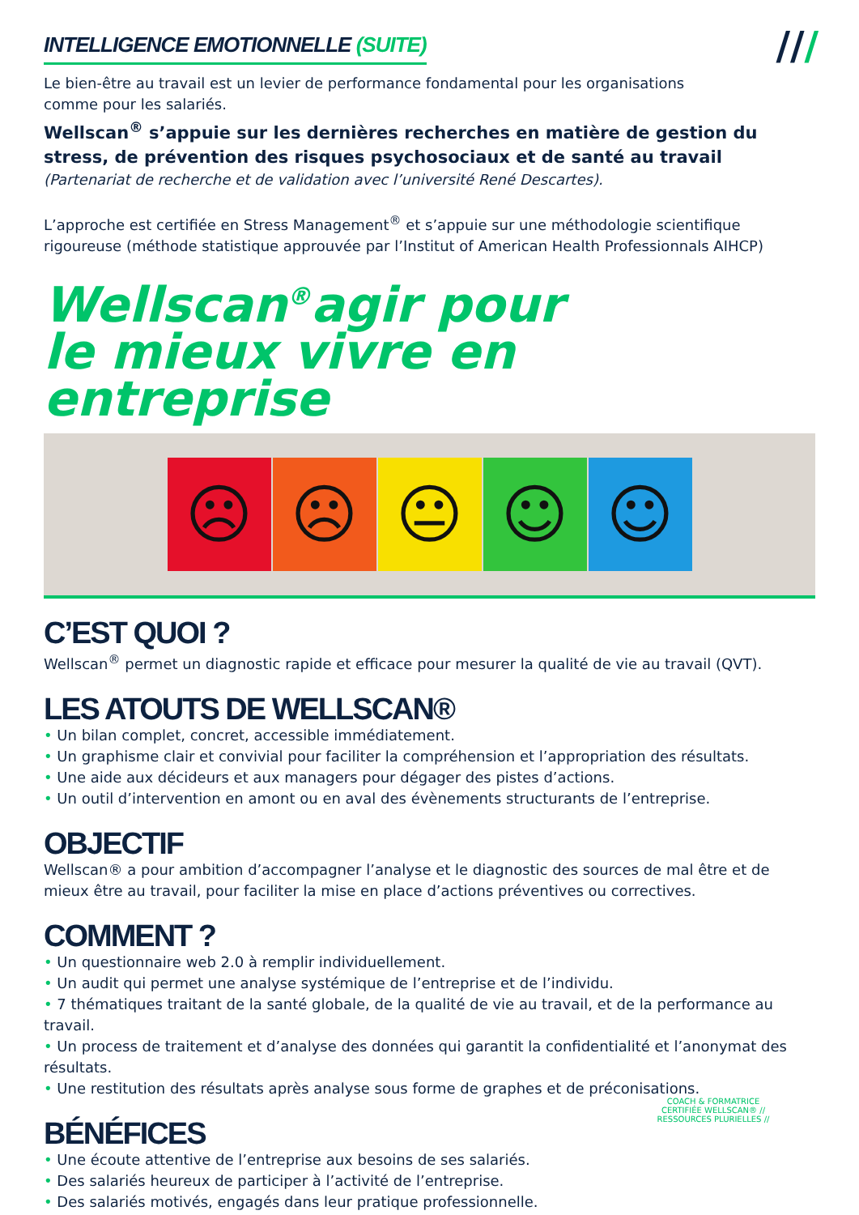///
INTELLIGENCE EMOTIONNELLE (SUITE)
Le bien-être au travail est un levier de performance fondamental pour les organisations
comme pour les salariés.
Wellscan<sup>®</sup> s’appuie sur les dernières recherches en matière de gestion du stress, de prévention des risques psychosociaux et de santé au travail
(Partenariat de recherche et de validation avec l’université René Descartes).
L’approche est certifiée en Stress Management<sup>®</sup> et s’appuie sur une méthodologie scientifique rigoureuse (méthode statistique approuvée par l’Institut of American Health Professionnals AIHCP)
Wellscan<sup>®</sup>agir pour
le mieux vivre en entreprise
☹ ☹ 😐 ☺ ☺
C’EST QUOI ?
Wellscan<sup>®</sup> permet un diagnostic rapide et efficace pour mesurer la qualité de vie au travail (QVT).
LES ATOUTS DE WELLSCAN®
• Un bilan complet, concret, accessible immédiatement.
• Un graphisme clair et convivial pour faciliter la compréhension et l’appropriation des résultats.
• Une aide aux décideurs et aux managers pour dégager des pistes d’actions.
• Un outil d’intervention en amont ou en aval des évènements structurants de l’entreprise.
OBJECTIF
Wellscan® a pour ambition d’accompagner l’analyse et le diagnostic des sources de mal être et de mieux être au travail, pour faciliter la mise en place d’actions préventives ou correctives.
COMMENT ?
• Un questionnaire web 2.0 à remplir individuellement.
• Un audit qui permet une analyse systémique de l’entreprise et de l’individu.
• 7 thématiques traitant de la santé globale, de la qualité de vie au travail, et de la performance au travail.
• Un process de traitement et d’analyse des données qui garantit la confidentialité et l’anonymat des résultats.
• Une restitution des résultats après analyse sous forme de graphes et de préconisations.
BÉNÉFICES
• Une écoute attentive de l’entreprise aux besoins de ses salariés.
• Des salariés heureux de participer à l’activité de l’entreprise.
• Des salariés motivés, engagés dans leur pratique professionnelle.
COACH & FORMATRICE CERTIFIÉE WELLSCAN® // RESSOURCES PLURIELLES //